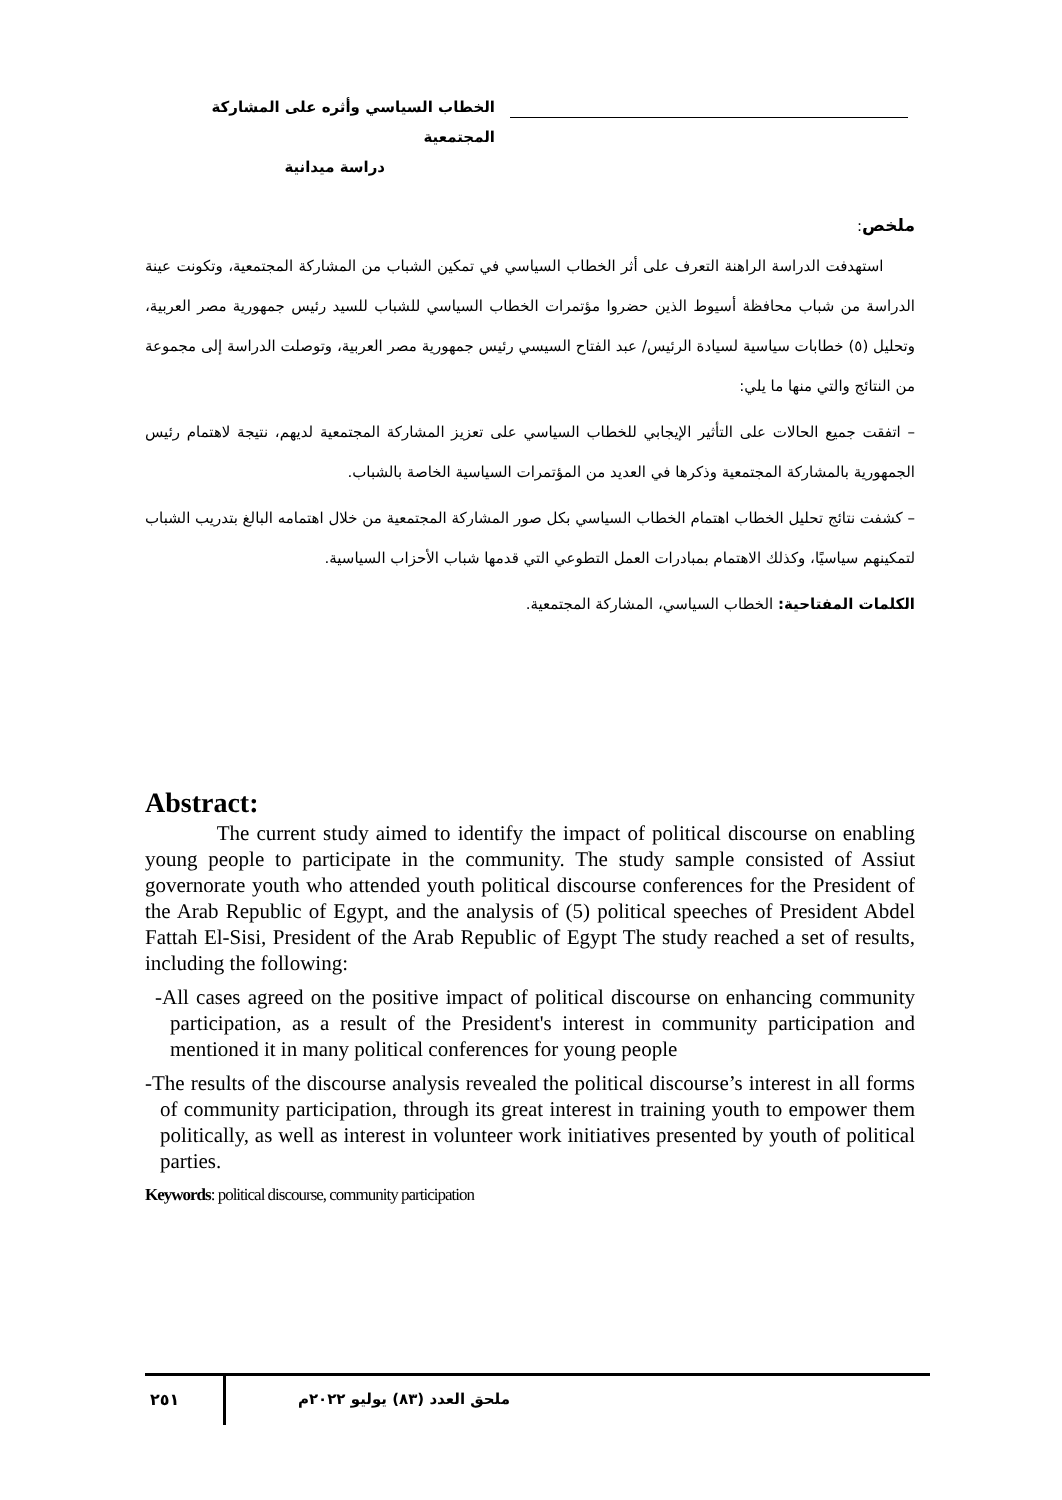الخطاب السياسي وأثره على المشاركة المجتمعية
دراسة ميدانية
ملخص:
استهدفت الدراسة الراهنة التعرف على أثر الخطاب السياسي في تمكين الشباب من المشاركة المجتمعية، وتكونت عينة الدراسة من شباب محافظة أسيوط الذين حضروا مؤتمرات الخطاب السياسي للشباب للسيد رئيس جمهورية مصر العربية، وتحليل (٥) خطابات سياسية لسيادة الرئيس/ عبد الفتاح السيسي رئيس جمهورية مصر العربية، وتوصلت الدراسة إلى مجموعة من النتائج والتي منها ما يلي:
– اتفقت جميع الحالات على التأثير الإيجابي للخطاب السياسي على تعزيز المشاركة المجتمعية لديهم، نتيجة لاهتمام رئيس الجمهورية بالمشاركة المجتمعية وذكرها في العديد من المؤتمرات السياسية الخاصة بالشباب.
– كشفت نتائج تحليل الخطاب اهتمام الخطاب السياسي بكل صور المشاركة المجتمعية من خلال اهتمامه البالغ بتدريب الشباب لتمكينهم سياسيًا، وكذلك الاهتمام بمبادرات العمل التطوعي التي قدمها شباب الأحزاب السياسية.
الكلمات المفتاحية: الخطاب السياسي، المشاركة المجتمعية.
Abstract:
The current study aimed to identify the impact of political discourse on enabling young people to participate in the community. The study sample consisted of Assiut governorate youth who attended youth political discourse conferences for the President of the Arab Republic of Egypt, and the analysis of (5) political speeches of President Abdel Fattah El-Sisi, President of the Arab Republic of Egypt The study reached a set of results, including the following:
-All cases agreed on the positive impact of political discourse on enhancing community participation, as a result of the President's interest in community participation and mentioned it in many political conferences for young people
-The results of the discourse analysis revealed the political discourse’s interest in all forms of community participation, through its great interest in training youth to empower them politically, as well as interest in volunteer work initiatives presented by youth of political parties.
Keywords: political discourse, community participation
٢٥١ ملحق العدد (٨٣) يوليو ٢٠٢٢م